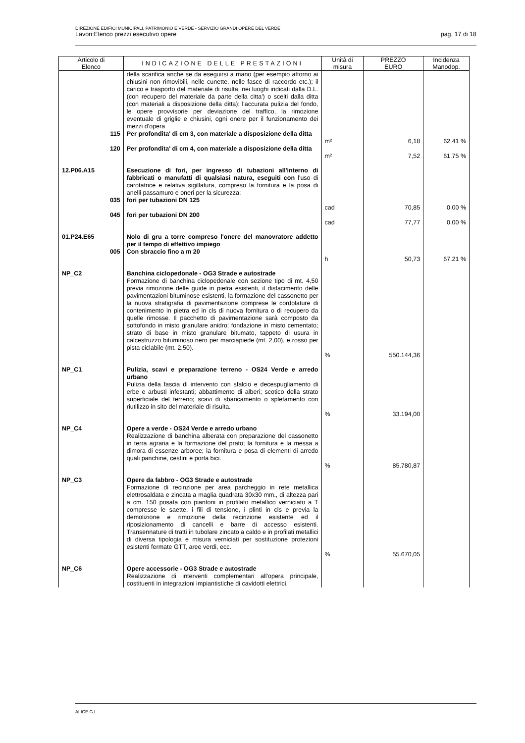DIREZIONE EDIFICI MUNICIPALI, PATRIMONIO E VERDE - SERVIZIO GRANDI OPERE DEL VERDE
Lavori:Elenco prezzi esecutivo opere pag. 17 di 18
| Articolo di Elenco | INDICAZIONE DELLE PRESTAZIONI | Unità di misura | PREZZO EURO | Incidenza Manodop. |
| --- | --- | --- | --- | --- |
| | della scarifica anche se da eseguirsi a mano (per esempio attorno ai chiusini non rimovibili, nelle cunette, nelle fasce di raccordo etc.); il carico e trasporto del materiale di risulta, nei luoghi indicati dalla D.L. (con recupero del materiale da parte della citta') o scelti dalla ditta (con materiali a disposizione della ditta); l'accurata pulizia del fondo, le opere provvisorie per deviazione del traffico, la rimozione eventuale di griglie e chiusini, ogni onere per il funzionamento dei mezzi d'opera | | | |
| 115 | Per profondita' di cm 3, con materiale a disposizione della ditta | m² | 6,18 | 62.41 % |
| 120 | Per profondita' di cm 4, con materiale a disposizione della ditta | m² | 7,52 | 61.75 % |
| 12.P06.A15 | Esecuzione di fori, per ingresso di tubazioni all'interno di fabbricati o manufatti di qualsiasi natura, eseguiti con l'uso di carotatrice e relativa sigillatura, compreso la fornitura e la posa di anelli passamuro e oneri per la sicurezza: | | | |
| 035 | fori per tubazioni DN 125 | cad | 70,85 | 0.00 % |
| 045 | fori per tubazioni DN 200 | cad | 77,77 | 0.00 % |
| 01.P24.E65 | Nolo di gru a torre compreso l'onere del manovratore addetto per il tempo di effettivo impiego | | | |
| 005 | Con sbraccio fino a m 20 | h | 50,73 | 67.21 % |
| NP_C2 | Banchina ciclopedonale - OG3 Strade e autostrade Formazione di banchina ciclopedonale con sezione tipo di mt. 4,50 previa rimozione delle guide in pietra esistenti, il disfacimento delle pavimentazioni bituminose esistenti, la formazione del cassonetto per la nuova stratigrafia di pavimentazione comprese le cordolature di contenimento in pietra ed in cls di nuova fornitura o di recupero da quelle rimosse. Il pacchetto di pavimentazione sarà composto da sottofondo in misto granulare anidro; fondazione in misto cementato; strato di base in misto granulare bitumato, tappeto di usura in calcestruzzo bituminoso nero per marciapiede (mt. 2,00), e rosso per pista ciclabile (mt. 2,50). | % | 550.144,36 | |
| NP_C1 | Pulizia, scavi e preparazione terreno - OS24 Verde e arredo urbano Pulizia della fascia di intervento con sfalcio e decespugliamento di erbe e arbusti infestanti; abbattimento di alberi; scotico della strato superficiale del terreno; scavi di sbancamento o spletamento con riutilizzo in sito del materiale di risulta. | % | 33.194,00 | |
| NP_C4 | Opere a verde - OS24 Verde e arredo urbano Realizzazione di banchina alberata con preparazione del cassonetto in terra agraria e la formazione del prato; la fornitura e la messa a dimora di essenze arboree; la fornitura e posa di elementi di arredo quali panchine, cestini e porta bici. | % | 85.780,87 | |
| NP_C3 | Opere da fabbro - OG3 Strade e autostrade Formazione di recinzione per area parcheggio in rete metallica elettrosaldata e zincata a maglia quadrata 30x30 mm., di altezza pari a cm. 150 posata con piantoni in profilato metallico verniciato a T compresse le saette, i fili di tensione, i plinti in cls e previa la demolizione e rimozione della recinzione esistente ed il riposizionamento di cancelli e barre di accesso esistenti. Transennature di tratti in tubolare zincato a caldo e in profilati metallici di diversa tipologia e misura verniciati per sostituzione protezioni esistenti fermate GTT, aree verdi, ecc. | % | 55.670,05 | |
| NP_C6 | Opere accessorie - OG3 Strade e autostrade Realizzazione di interventi complementari all'opera principale, costituenti in integrazioni impiantistiche di cavidotti elettrici, | | | |
ALICE G.L.